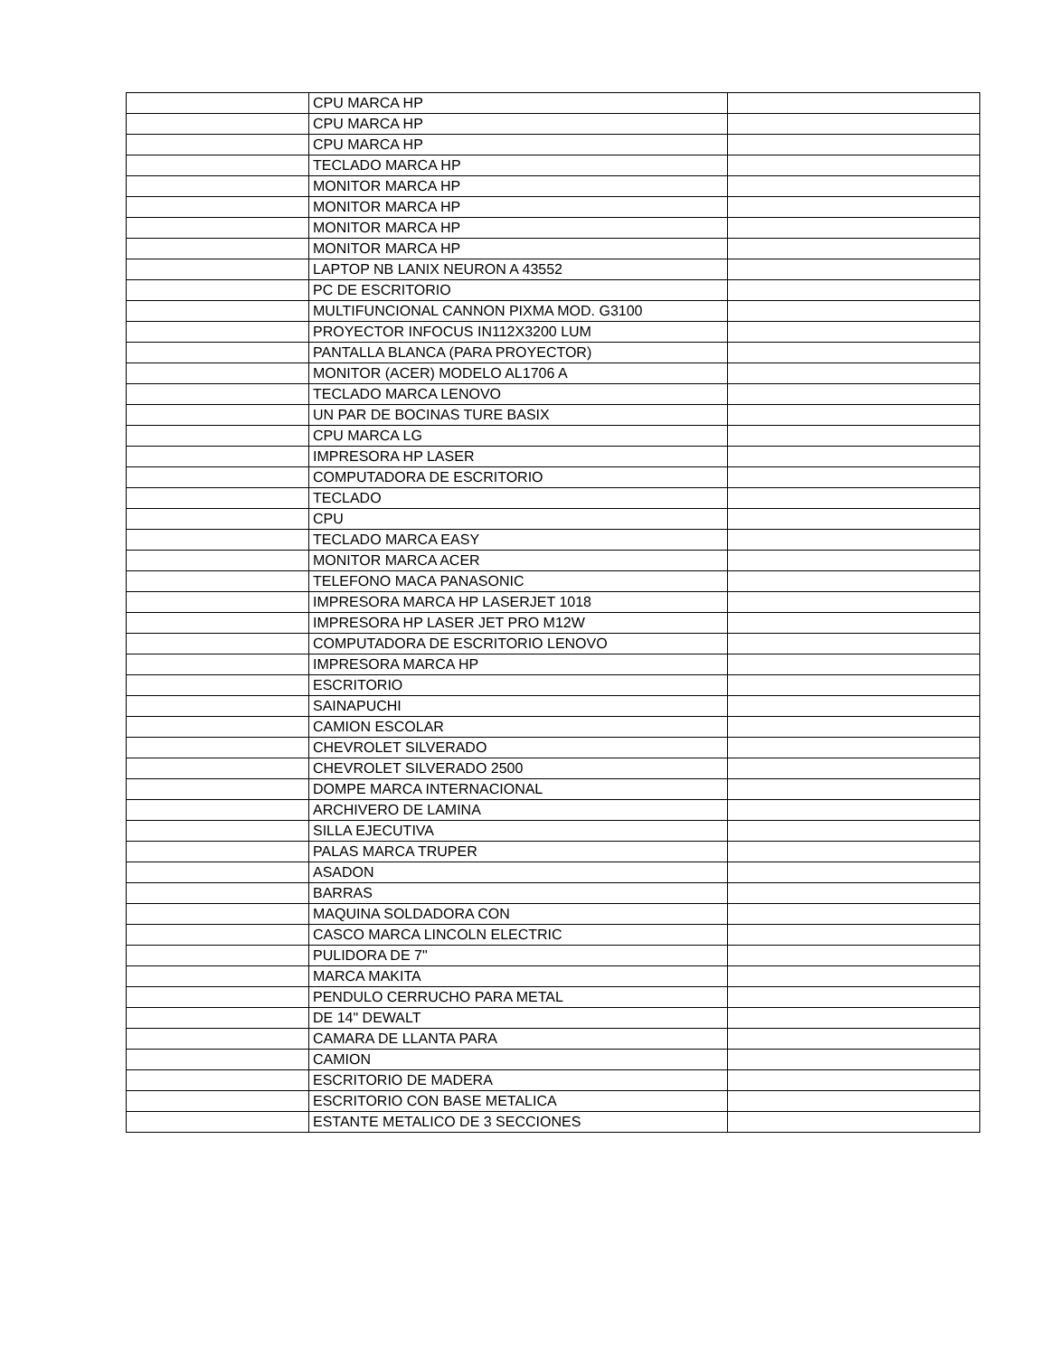| | CPU MARCA HP | |
| | CPU MARCA HP | |
| | CPU MARCA HP | |
| | TECLADO MARCA HP | |
| | MONITOR MARCA HP | |
| | MONITOR MARCA HP | |
| | MONITOR MARCA HP | |
| | MONITOR MARCA HP | |
| | LAPTOP NB LANIX NEURON A 43552 | |
| | PC DE ESCRITORIO | |
| | MULTIFUNCIONAL CANNON PIXMA MOD. G3100 | |
| | PROYECTOR INFOCUS IN112X3200 LUM | |
| | PANTALLA BLANCA (PARA PROYECTOR) | |
| | MONITOR (ACER) MODELO AL1706 A | |
| | TECLADO MARCA LENOVO | |
| | UN PAR DE BOCINAS TURE BASIX | |
| | CPU MARCA LG | |
| | IMPRESORA HP LASER | |
| | COMPUTADORA DE ESCRITORIO | |
| | TECLADO | |
| | CPU | |
| | TECLADO MARCA EASY | |
| | MONITOR MARCA ACER | |
| | TELEFONO MACA PANASONIC | |
| | IMPRESORA MARCA HP LASERJET 1018 | |
| | IMPRESORA HP LASER JET PRO M12W | |
| | COMPUTADORA DE ESCRITORIO LENOVO | |
| | IMPRESORA MARCA HP | |
| | ESCRITORIO | |
| | SAINAPUCHI | |
| | CAMION ESCOLAR | |
| | CHEVROLET SILVERADO | |
| | CHEVROLET SILVERADO 2500 | |
| | DOMPE MARCA INTERNACIONAL | |
| | ARCHIVERO DE LAMINA | |
| | SILLA EJECUTIVA | |
| | PALAS MARCA TRUPER | |
| | ASADON | |
| | BARRAS | |
| | MAQUINA SOLDADORA CON | |
| | CASCO MARCA LINCOLN ELECTRIC | |
| | PULIDORA DE 7" | |
| | MARCA MAKITA | |
| | PENDULO CERRUCHO PARA METAL | |
| | DE 14" DEWALT | |
| | CAMARA DE LLANTA PARA | |
| | CAMION | |
| | ESCRITORIO DE MADERA | |
| | ESCRITORIO CON BASE METALICA | |
| | ESTANTE METALICO DE 3 SECCIONES | |